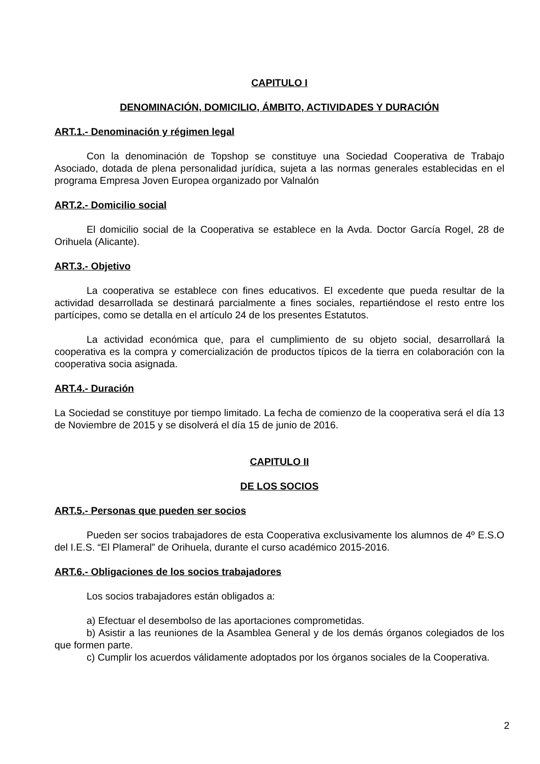CAPITULO I
DENOMINACIÓN, DOMICILIO, ÁMBITO, ACTIVIDADES Y DURACIÓN
ART.1.- Denominación y régimen legal
Con la denominación de Topshop se constituye una Sociedad Cooperativa de Trabajo Asociado, dotada de plena personalidad jurídica, sujeta a las normas generales establecidas en el programa Empresa Joven Europea organizado por Valnalón
ART.2.- Domicilio social
El domicilio social de la Cooperativa se establece en la Avda. Doctor García Rogel, 28 de Orihuela (Alicante).
ART.3.- Objetivo
La cooperativa se establece con fines educativos. El excedente que pueda resultar de la actividad desarrollada se destinará parcialmente a fines sociales, repartiéndose el resto entre los partícipes, como se detalla en el artículo 24 de los presentes Estatutos.
La actividad económica que, para el cumplimiento de su objeto social, desarrollará la cooperativa es la compra y comercialización de productos típicos de la tierra en colaboración con la cooperativa socia asignada.
ART.4.- Duración
La Sociedad se constituye por tiempo limitado. La fecha de comienzo de la cooperativa será el día 13 de Noviembre de 2015 y se disolverá el día 15 de junio de 2016.
CAPITULO II
DE LOS SOCIOS
ART.5.- Personas que pueden ser socios
Pueden ser socios trabajadores de esta Cooperativa exclusivamente los alumnos de 4º E.S.O del I.E.S. “El Plameral” de Orihuela, durante el curso académico 2015-2016.
ART.6.- Obligaciones de los socios trabajadores
Los socios trabajadores están obligados a:
a) Efectuar el desembolso de las aportaciones comprometidas.
b) Asistir a las reuniones de la Asamblea General y de los demás órganos colegiados de los que formen parte.
c) Cumplir los acuerdos válidamente adoptados por los órganos sociales de la Cooperativa.
2